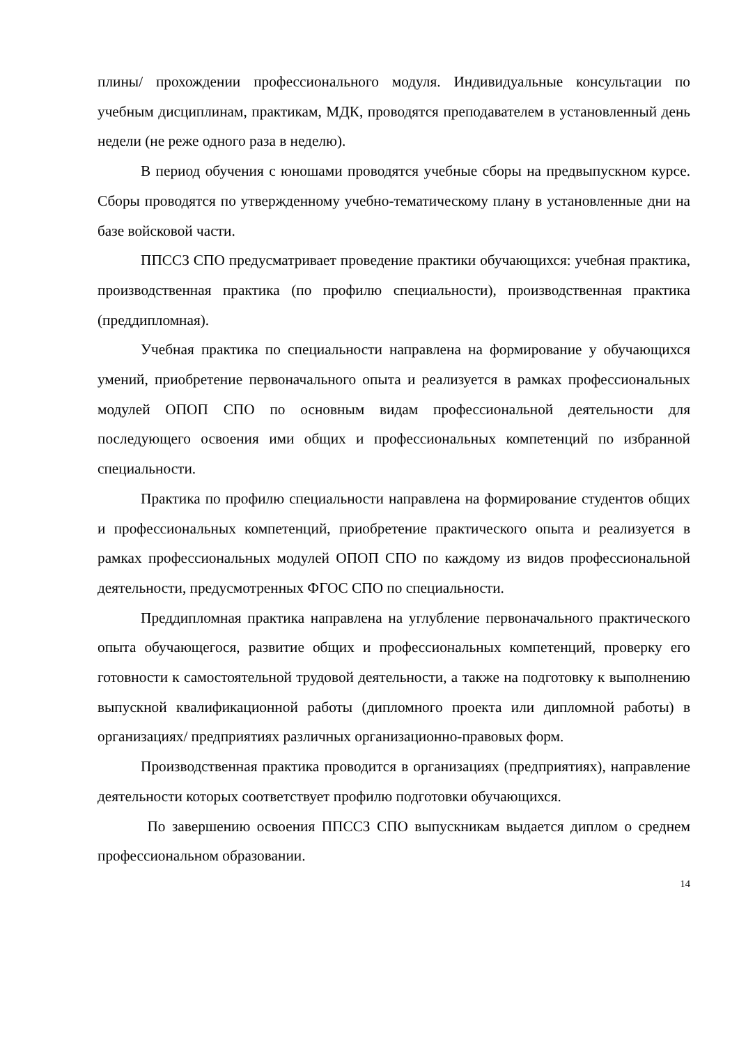плины/ прохождении профессионального модуля. Индивидуальные консуль­тации по учебным дисциплинам, практикам, МДК, проводятся преподавате­лем в установленный день недели (не реже одного раза в неделю).
В период обучения с юношами проводятся учебные сборы на предвы­пускном курсе. Сборы проводятся по утвержденному учебно-тематическому плану в установленные дни на базе войсковой части.
ППССЗ СПО предусматривает проведение практики обучающихся: учебная практика, производственная практика (по профилю специальности), производственная практика (преддипломная).
Учебная практика по специальности направлена на формирование у обучающихся умений, приобретение первоначального опыта и реализуется в рамках профессиональных модулей ОПОП СПО по основным видам профес­сиональной деятельности для последующего освоения ими общих и профес­сиональных компетенций по избранной специальности.
Практика по профилю специальности направлена на формирование сту­дентов общих и профессиональных компетенций, приобретение практическо­го опыта и реализуется в рамках профессиональных модулей ОПОП СПО по каждому из видов профессиональной деятельности, предусмотренных ФГОС СПО по специальности.
Преддипломная практика направлена на углубление первоначального практического опыта обучающегося, развитие общих и профессиональных компетенций, проверку его готовности к самостоятельной трудовой деятель­ности, а также на подготовку к выполнению выпускной квалификационной работы (дипломного проекта или дипломной работы) в организациях/ пред­приятиях различных организационно-правовых форм.
Производственная практика проводится в организациях (предприятиях), направление деятельности которых соответствует профилю подготовки обу­чающихся.
По завершению освоения ППССЗ СПО выпускникам выдается диплом о среднем профессиональном образовании.
14